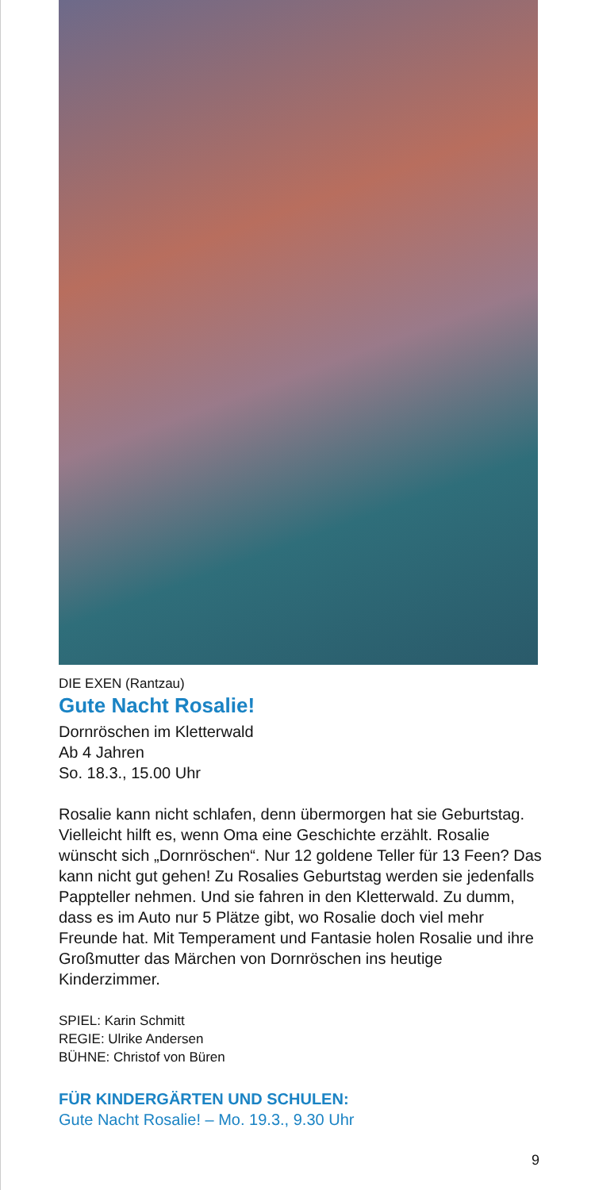DIE EXEN (Rantzau)
Gute Nacht Rosalie!
Dornröschen im Kletterwald
Ab 4 Jahren
So. 18.3., 15.00 Uhr
Rosalie kann nicht schlafen, denn übermorgen hat sie Geburtstag. Vielleicht hilft es, wenn Oma eine Geschichte erzählt. Rosalie wünscht sich „Dornröschen“. Nur 12 goldene Teller für 13 Feen? Das kann nicht gut gehen! Zu Rosalies Geburtstag werden sie jedenfalls Pappteller nehmen. Und sie fahren in den Kletterwald. Zu dumm, dass es im Auto nur 5 Plätze gibt, wo Rosalie doch viel mehr Freunde hat. Mit Temperament und Fantasie holen Rosalie und ihre Großmutter das Märchen von Dornröschen ins heutige Kinderzimmer.
SPIEL: Karin Schmitt
REGIE: Ulrike Andersen
BÜHNE: Christof von Büren
FÜR KINDERGÄRTEN UND SCHULEN:
Gute Nacht Rosalie! – Mo. 19.3., 9.30 Uhr
9